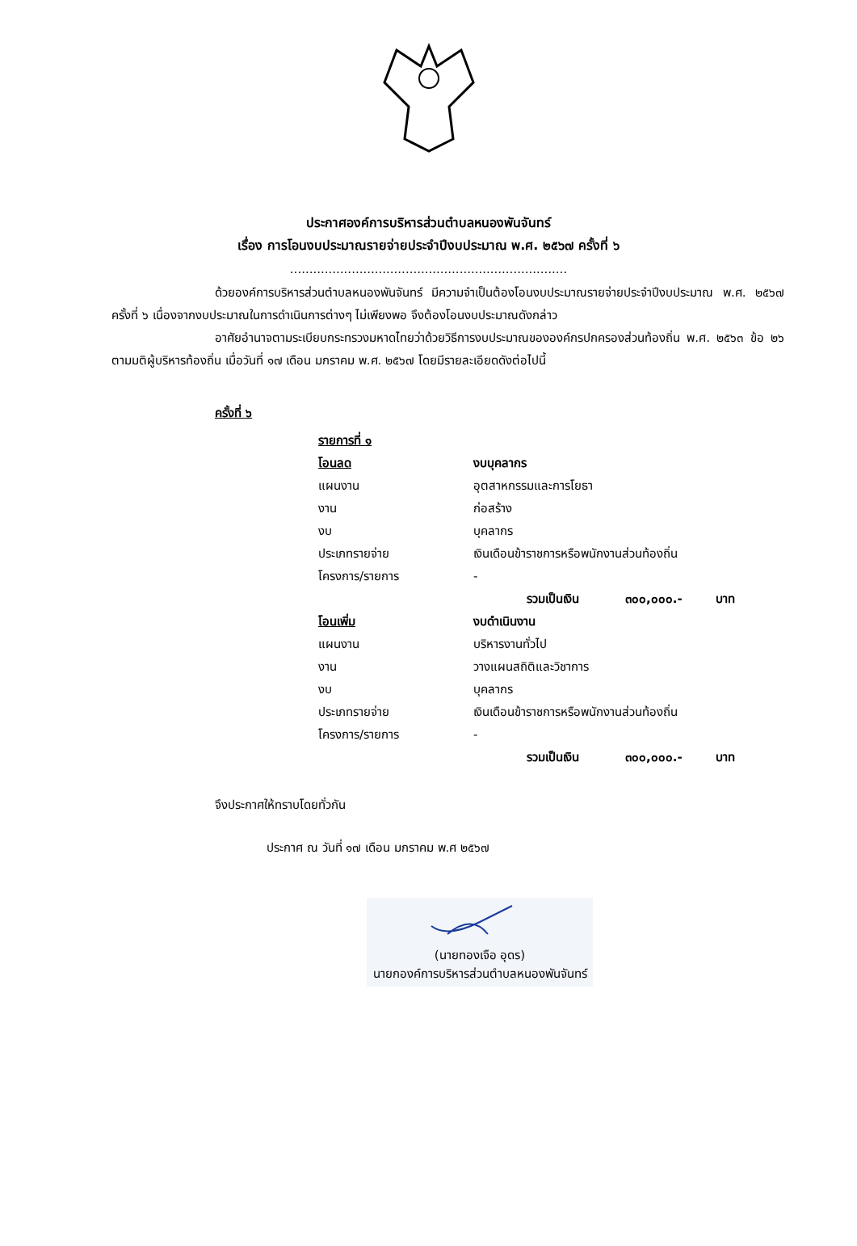ประกาศองค์การบริหารส่วนตำบลหนองพันจันทร์
เรื่อง การโอนงบประมาณรายจ่ายประจำปีงบประมาณ พ.ศ. ๒๕๖๗ ครั้งที่ ๖
........................................................................
ด้วยองค์การบริหารส่วนตำบลหนองพันจันทร์ มีความจำเป็นต้องโอนงบประมาณรายจ่ายประจำปีงบประมาณ พ.ศ. ๒๕๖๗ ครั้งที่ ๖ เนื่องจากงบประมาณในการดำเนินการต่างๆ ไม่เพียงพอ จึงต้องโอนงบประมาณดังกล่าว
อาศัยอำนาจตามระเบียบกระทรวงมหาดไทยว่าด้วยวิธีการงบประมาณขององค์กรปกครองส่วนท้องถิ่น พ.ศ. ๒๕๖๓ ข้อ ๒๖ ตามมติผู้บริหารท้องถิ่น เมื่อวันที่ ๑๗ เดือน มกราคม พ.ศ. ๒๕๖๗ โดยมีรายละเอียดดังต่อไปนี้
ครั้งที่ ๖
รายการที่ ๑
โอนลด งบบุคลากร
แผนงาน อุตสาหกรรมและการโยธา
งาน ก่อสร้าง
งบ บุคลากร
ประเภทรายจ่าย เงินเดือนข้าราชการหรือพนักงานส่วนท้องถิ่น
โครงการ/รายการ -
รวมเป็นเงิน ๓๐๐,๐๐๐.- บาท
โอนเพิ่ม งบดำเนินงาน
แผนงาน บริหารงานทั่วไป
งาน วางแผนสถิติและวิชาการ
งบ บุคลากร
ประเภทรายจ่าย เงินเดือนข้าราชการหรือพนักงานส่วนท้องถิ่น
โครงการ/รายการ -
รวมเป็นเงิน ๓๐๐,๐๐๐.- บาท
จึงประกาศให้ทราบโดยทั่วกัน
ประกาศ ณ วันที่ ๑๗ เดือน มกราคม พ.ศ ๒๕๖๗
(นายทองเจือ อุดร)
นายกองค์การบริหารส่วนตำบลหนองพันจันทร์